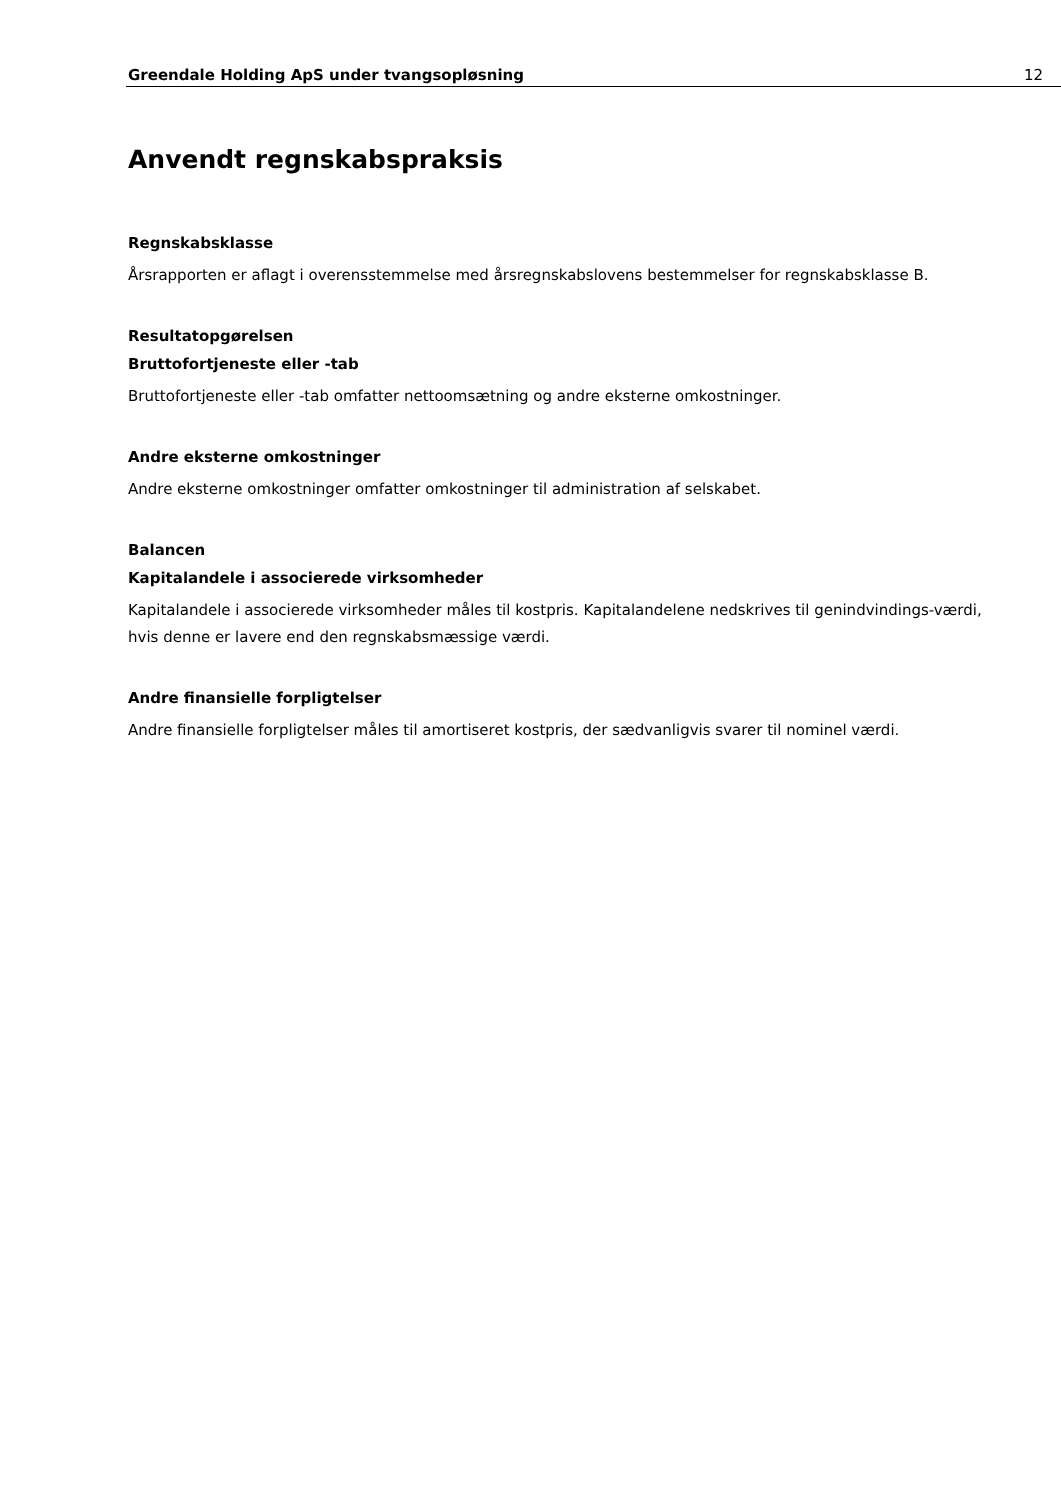Greendale Holding ApS under tvangsopløsning 12
Anvendt regnskabspraksis
Regnskabsklasse
Årsrapporten er aflagt i overensstemmelse med årsregnskabslovens bestemmelser for regnskabsklasse B.
Resultatopgørelsen
Bruttofortjeneste eller -tab
Bruttofortjeneste eller -tab omfatter nettoomsætning og andre eksterne omkostninger.
Andre eksterne omkostninger
Andre eksterne omkostninger omfatter omkostninger til administration af selskabet.
Balancen
Kapitalandele i associerede virksomheder
Kapitalandele i associerede virksomheder måles til kostpris. Kapitalandelene nedskrives til genindvindings-værdi, hvis denne er lavere end den regnskabsmæssige værdi.
Andre finansielle forpligtelser
Andre finansielle forpligtelser måles til amortiseret kostpris, der sædvanligvis svarer til nominel værdi.